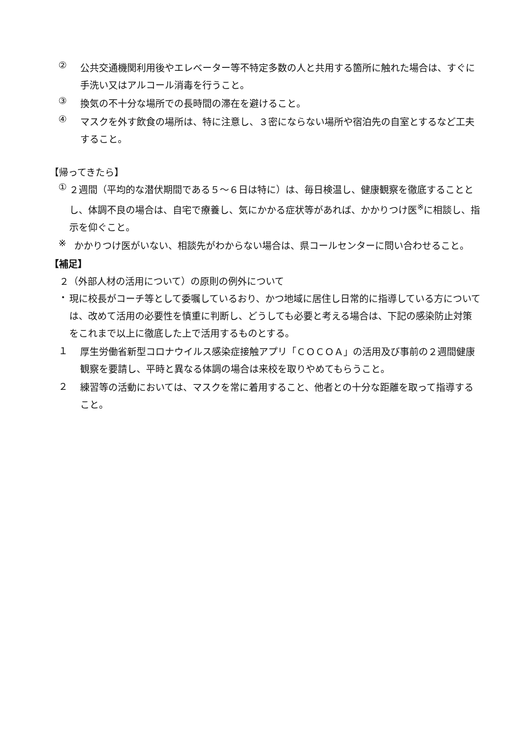②
公共交通機関利用後やエレベーター等不特定多数の人と共用する箇所に触れた場合は、すぐに手洗い又はアルコール消毒を行うこと。
③
換気の不十分な場所での長時間の滞在を避けること。
④
マスクを外す飲食の場所は、特に注意し、３密にならない場所や宿泊先の自室とするなど工夫すること。
【帰ってきたら】
①
２週間（平均的な潜伏期間である５～６日は特に）は、毎日検温し、健康観察を徹底することとし、体調不良の場合は、自宅で療養し、気にかかる症状等があれば、かかりつけ医<sup>※</sup>に相談し、指示を仰ぐこと。
※
かかりつけ医がいない、相談先がわからない場合は、県コールセンターに問い合わせること。
【補足】
２（外部人材の活用について）の原則の例外について
・
現に校長がコーチ等として委嘱しているおり、かつ地域に居住し日常的に指導している方については、改めて活用の必要性を慎重に判断し、どうしても必要と考える場合は、下記の感染防止対策をこれまで以上に徹底した上で活用するものとする。
１
厚生労働省新型コロナウイルス感染症接触アプリ「ＣＯＣＯＡ」の活用及び事前の２週間健康観察を要請し、平時と異なる体調の場合は来校を取りやめてもらうこと。
２
練習等の活動においては、マスクを常に着用すること、他者との十分な距離を取って指導すること。